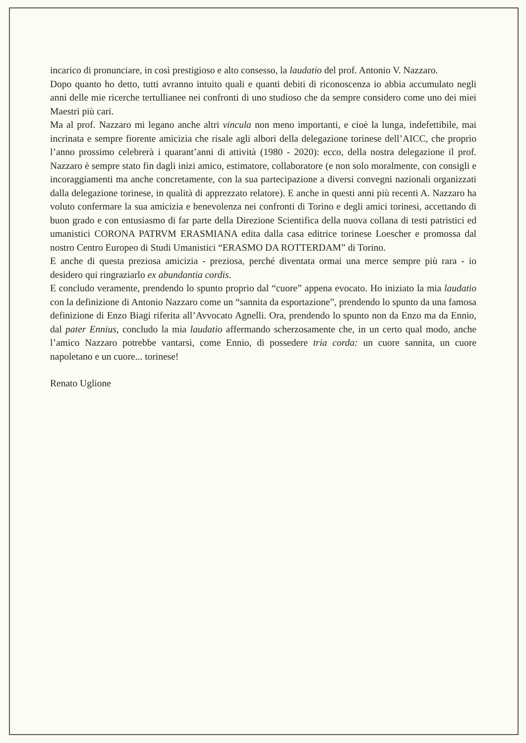incarico di pronunciare, in così prestigioso e alto consesso, la laudatio del prof. Antonio V. Nazzaro.
Dopo quanto ho detto, tutti avranno intuito quali e quanti debiti di riconoscenza io abbia accumulato negli anni delle mie ricerche tertullianee nei confronti di uno studioso che da sempre considero come uno dei miei Maestri più cari.
Ma al prof. Nazzaro mi legano anche altri vincula non meno importanti, e cioè la lunga, indefettibile, mai incrinata e sempre fiorente amicizia che risale agli albori della delegazione torinese dell’AICC, che proprio l’anno prossimo celebrerà i quarant’anni di attività (1980 - 2020): ecco, della nostra delegazione il prof. Nazzaro è sempre stato fin dagli inizi amico, estimatore, collaboratore (e non solo moralmente, con consigli e incoraggiamenti ma anche concretamente, con la sua partecipazione a diversi convegni nazionali organizzati dalla delegazione torinese, in qualità di apprezzato relatore). E anche in questi anni più recenti A. Nazzaro ha voluto confermare la sua amicizia e benevolenza nei confronti di Torino e degli amici torinesi, accettando di buon grado e con entusiasmo di far parte della Direzione Scientifica della nuova collana di testi patristici ed umanistici CORONA PATRVM ERASMIANA edita dalla casa editrice torinese Loescher e promossa dal nostro Centro Europeo di Studi Umanistici “ERASMO DA ROTTERDAM” di Torino.
E anche di questa preziosa amicizia - preziosa, perché diventata ormai una merce sempre più rara - io desidero qui ringraziarlo ex abundantia cordis.
E concludo veramente, prendendo lo spunto proprio dal “cuore” appena evocato. Ho iniziato la mia laudatio con la definizione di Antonio Nazzaro come un “sannita da esportazione”, prendendo lo spunto da una famosa definizione di Enzo Biagi riferita all’Avvocato Agnelli. Ora, prendendo lo spunto non da Enzo ma da Ennio, dal pater Ennius, concludo la mia laudatio affermando scherzosamente che, in un certo qual modo, anche l’amico Nazzaro potrebbe vantarsi, come Ennio, di possedere tria corda: un cuore sannita, un cuore napoletano e un cuore... torinese!
Renato Uglione